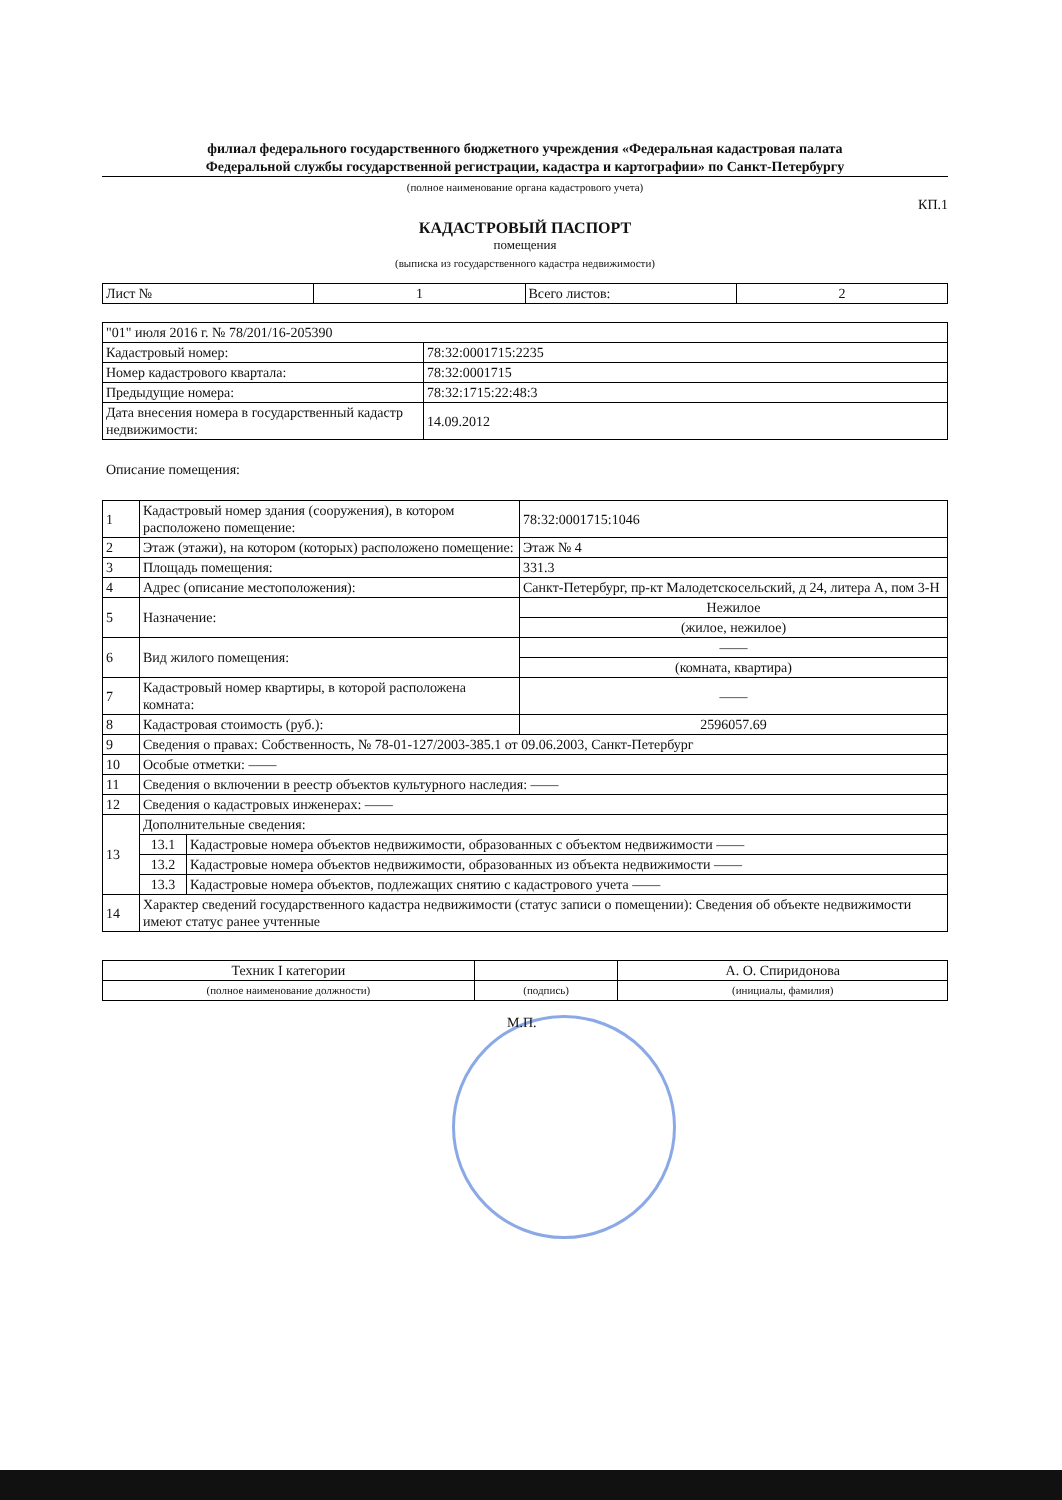филиал федерального государственного бюджетного учреждения «Федеральная кадастровая палата
Федеральной службы государственной регистрации, кадастра и картографии» по Санкт-Петербургу
(полное наименование органа кадастрового учета)
КП.1
КАДАСТРОВЫЙ ПАСПОРТ
помещения
(выписка из государственного кадастра недвижимости)
| Лист № | 1 | Всего листов: | 2 |
| "01" июля 2016 г. № 78/201/16-205390 | |
| Кадастровый номер: | 78:32:0001715:2235 |
| Номер кадастрового квартала: | 78:32:0001715 |
| Предыдущие номера: | 78:32:1715:22:48:3 |
| Дата внесения номера в государственный кадастр недвижимости: | 14.09.2012 |
Описание помещения:
| 1 | Кадастровый номер здания (сооружения), в котором расположено помещение: | | 78:32:0001715:1046 |
| 2 | Этаж (этажи), на котором (которых) расположено помещение: | | Этаж № 4 |
| 3 | Площадь помещения: | | 331.3 |
| 4 | Адрес (описание местоположения): | | Санкт-Петербург, пр-кт Малодетскосельский, д 24, литера А, пом 3-Н |
| 5 | Назначение: | | Нежилое |
| | | | (жилое, нежилое) |
| 6 | Вид жилого помещения: | | —— |
| | | | (комната, квартира) |
| 7 | Кадастровый номер квартиры, в которой расположена комната: | | —— |
| 8 | Кадастровая стоимость (руб.): | | 2596057.69 |
| 9 | Сведения о правах: Собственность, № 78-01-127/2003-385.1 от 09.06.2003, Санкт-Петербург | | |
| 10 | Особые отметки: —— | | |
| 11 | Сведения о включении в реестр объектов культурного наследия: —— | | |
| 12 | Сведения о кадастровых инженерах: —— | | |
| 13 | Дополнительные сведения: | | |
| | 13.1 | Кадастровые номера объектов недвижимости, образованных с объектом недвижимости —— | |
| | 13.2 | Кадастровые номера объектов недвижимости, образованных из объекта недвижимости —— | |
| | 13.3 | Кадастровые номера объектов, подлежащих снятию с кадастрового учета —— | |
| 14 | Характер сведений государственного кадастра недвижимости (статус записи о помещении): Сведения об объекте недвижимости имеют статус ранее учтенные | | |
| Техник I категории | | А. О. Спиридонова |
| (полное наименование должности) | (подпись) | (инициалы, фамилия) |
М.П.